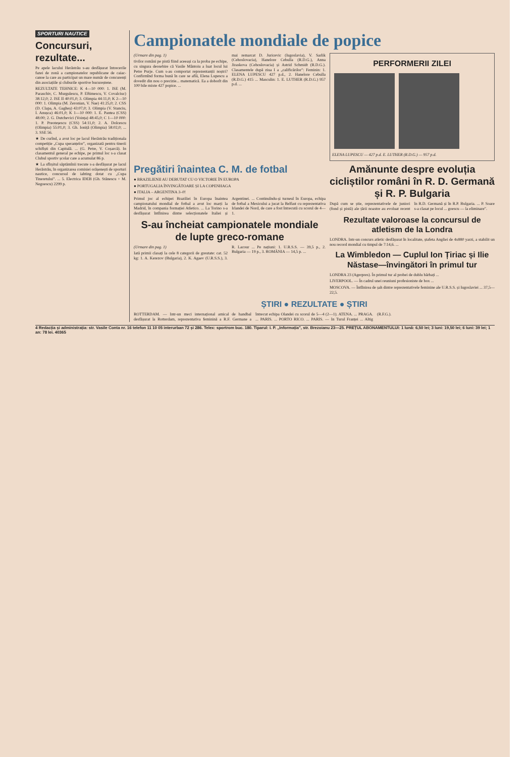SPORTURI NAUTICE
Concursuri, rezultate...
Pe apele lacului Herăstrău s-au desfășurat întrecerile fazei de zonă a campionatelor republicane de caiac-canoe la care au participat un mare număr de concurenți din asociațiile și cluburile sportive bucureștene.
REZULTATE TEHNICE: K 4—10 000: 1. ISE (M. Paraschiv, C. Murgulescu, P. Eftimescu, V. Covalciuc) 38:12,0; 2. ISE II 40:01,0; 3. Olimpia 44:11,0; K 2—10 000: 1. Olimpia (M. Zeronian, V. Nae) 41:25,0; 2. CSS (D. Clapa, A. Gagheș) 43:07,0; 3. Olimpia (V. Stanciu, I. Anușca) 46:01,0; K 1—10 000: 1. E. Pantea (CSS) 48:00; 2. G. Dutchevici (Voința) 48:45,0; C 1—10 000: 1. P. Preoteșescu (CSS) 54:11,0; 2. A. Dolcescu (Olimpia) 55:01,0; 3. Gh. Ioniță (Olimpia) 58:02,0; ... 3. SSE 56.
★ De curînd, a avut loc pe lacul Herăstrău tradiționala competiție „Cupa speranțelor", organizată pentru tinerii schifiști din Capitală. ... (G. Petre, V. Coșarcă). In clasamentul general pe echipe, pe primul loc s-a clasat Clubul sportiv școlar care a acumulat 86 p.
★ La sfîrșitul săptămînii trecute s-a desfășurat pe lacul Herăstrău, în organizarea comisiei orășenești de sporturi nautice, concursul de iahting dotat cu „Cupa Tineretului". ... 5. Electrica IDEB (Gh. Stănescu + M. Negoescu) 2299 p.
Campionatele mondiale de popice
(Urmare din pag. 1)
tivilor români pe pistă fiind aceeași ca la proba pe echipe, cu singura deosebire că Vasile Mântoiu a luat locul lui Petre Purje. Cum s-au comportat reprezentanții noștri? Confirmînd forma bună în care se află, Elena Lupescu a dovedit din nou o precizie... matematică. Ea a doborît din 100 bile mixte 427 popice. ...
mai remarcat D. Juricevic (Iugoslavia), V. Sarlik (Cehoslovacia), Hanelore Cebulla (R.D.G.), Anna Jiraskova (Cehoslovacia) și Astrid Schmidt (R.D.G.). Clasamentele după ziua I a „calificărilor": Feminin: 1. ELENA LUPESCU 427 p.d., 2. Hanelore Cebulla (R.D.G.) 415 ... Masculin: 1. E. LUTHER (R.D.G.) 957 p.d. ...
PERFORMERII ZILEI
ELENA LUPESCU — 427 p.d. E. LUTHER (R.D.G.) — 957 p.d.
Pregătiri înaintea C. M. de fotbal
● BRAZILIENII AU DEBUTAT CU O VICTORIE ÎN EUROPA
● PORTUGALIA ÎNVINGĂTOARE ȘI LA COPENHAGA
● ITALIA – ARGENTINA 3–0!
Primul joc al echipei Braziliei în Europa înaintea campionatului mondial de fotbal a avut loc marți la Madrid, în compania formației Atletico. ... La Torino s-a desfășurat întîlnirea dintre selecționatele Italiei și Argentinei. ... Continuîndu-și turneul în Europa, echipa de fotbal a Mexicului a jucat la Belfast cu reprezentativa Irlandei de Nord, de care a fost întrecută cu scorul de 4—1.
S-au încheiat campionatele mondiale de lupte greco-romane
(Urmare din pag. 1)
Iată primii clasați la cele 8 categorii de greutate: cat. 52 kg: 1. A. Kerezov (Bulgaria), 2. K. Agaev (U.R.S.S.), 3. R. Lacour ... Pe națiuni: 1. U.R.S.S. — 39,5 p., 2. Bulgaria — 19 p., 3. ROMÂNIA — 14,5 p. ...
Amănunte despre evoluția cicliștilor români în R. D. Germană și R. P. Bulgaria
După cum se știe, reprezentativele de juniori (fond și pistă) ale țării noastre au evoluat recent în R.D. Germană și în R.P. Bulgaria. ... P. Soare s-a clasat pe locul ... goescu — la eliminare".
Rezultate valoroase la concursul de atletism de la Londra
LONDRA. Intr-un concurs atletic desfășurat în localitate, ștafeta Angliei de 4x880 yarzi, a stabilit un nou record mondial cu timpul de 7:14,6. ...
La Wimbledon — Cuplul Ion Țiriac și Ilie Năstase—învingători în primul tur
LONDRA 23 (Agerpres). În primul tur al probei de dublu bărbați ...
LIVERPOOL. — În cadrul unei reuniuni profesioniste de box ...
MOSCOVA. — Întîlnirea de șah dintre reprezentativele feminine ale U.R.S.S. și Iugoslaviei ... 37,5—22,5.
ȘTIRI ● REZULTATE ● ȘTIRI
ROTTERDAM. — Intr-un meci internațional amical de handbal desfășurat la Rotterdam, reprezentativa feminină a R.F. Germane a întrecut echipa Olandei cu scorul de 5—4 (2—1). ATENA. ... PRAGA. ... PARIS. ... PORTO RICO. ... PARIS. — In Turul Franței ... Altig (R.F.G.).
4 Redacția și administrația: str. Vasile Conta nr. 16 telefon 11 10 05 interurban 72 și 286. Telex: sportrom buc. 180. Tiparul: I. P. „Informația", str. Brezoianu 23—25. PREȚUL ABONAMENTULUI: 1 lună: 6,50 lei; 3 luni: 19,50 lei; 6 luni: 39 lei; 1 an: 78 lei. 40365